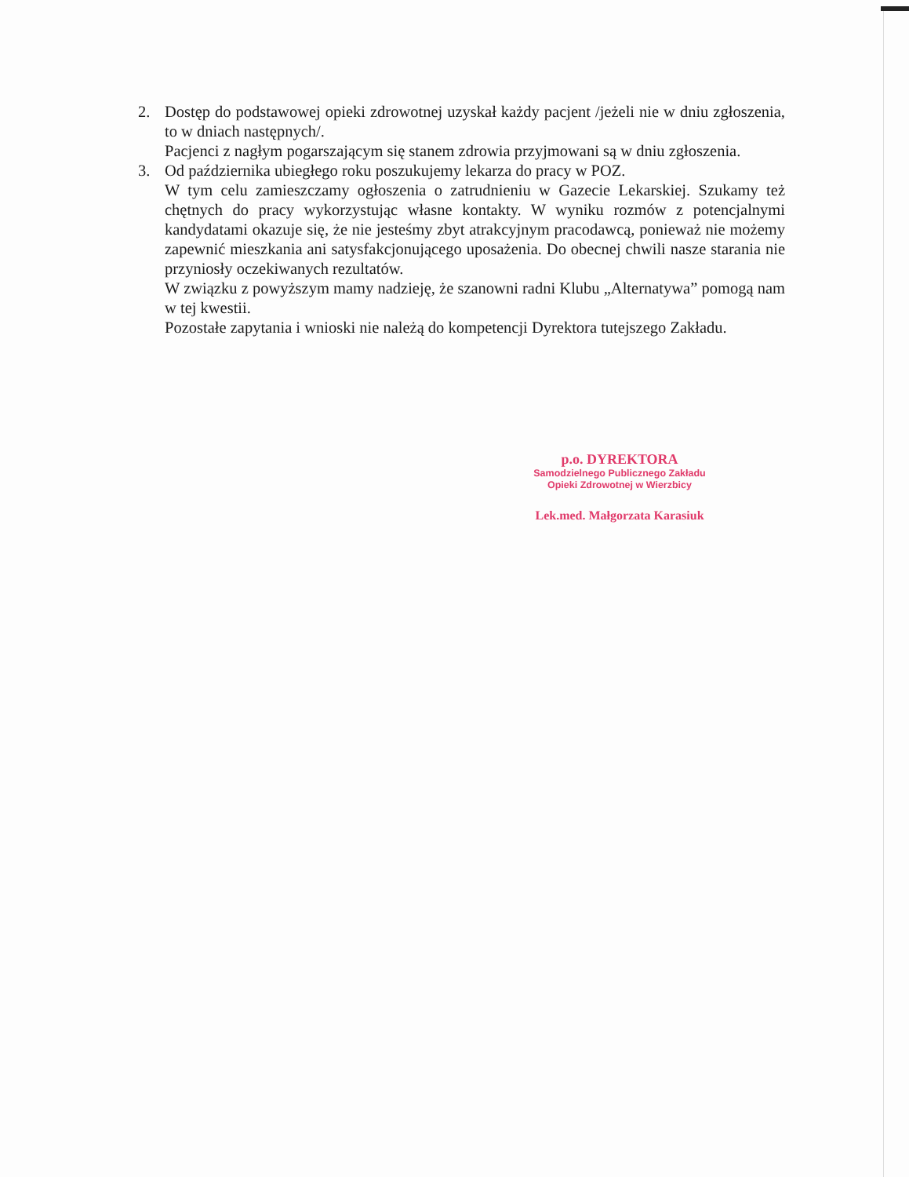2. Dostęp do podstawowej opieki zdrowotnej uzyskał każdy pacjent /jeżeli nie w dniu zgłoszenia, to w dniach następnych/.
Pacjenci z nagłym pogarszającym się stanem zdrowia przyjmowani są w dniu zgłoszenia.
3. Od października ubiegłego roku poszukujemy lekarza do pracy w POZ.
W tym celu zamieszczamy ogłoszenia o zatrudnieniu w Gazecie Lekarskiej. Szukamy też chętnych do pracy wykorzystując własne kontakty. W wyniku rozmów z potencjalnymi kandydatami okazuje się, że nie jesteśmy zbyt atrakcyjnym pracodawcą, ponieważ nie możemy zapewnić mieszkania ani satysfakcjonującego uposażenia. Do obecnej chwili nasze starania nie przyniosły oczekiwanych rezultatów.
W związku z powyższym mamy nadzieję, że szanowni radni Klubu „Alternatywa” pomogą nam w tej kwestii.
Pozostałe zapytania i wnioski nie należą do kompetencji Dyrektora tutejszego Zakładu.
p.o. DYREKTORA
Samodzielnego Publicznego Zakładu
Opieki Zdrowotnej w Wierzbicy
Lek.med. Małgorzata Karasiuk